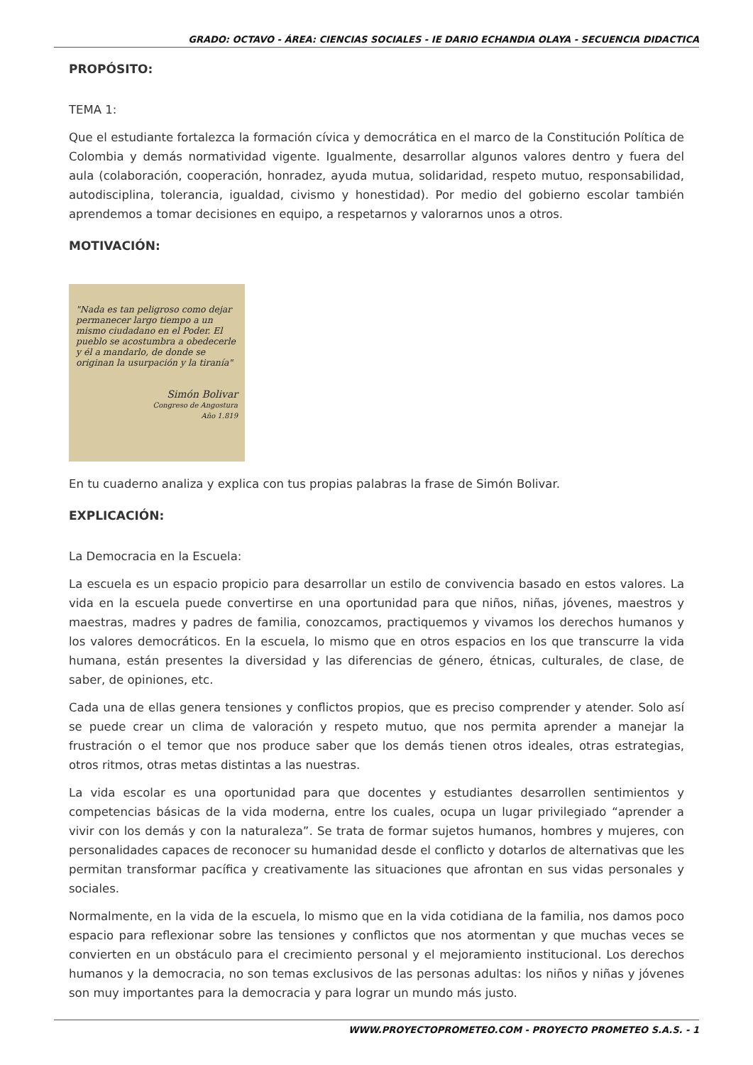GRADO: OCTAVO - ÁREA: CIENCIAS SOCIALES - IE DARIO ECHANDIA OLAYA - SECUENCIA DIDACTICA
PROPÓSITO:
TEMA 1:
Que el estudiante fortalezca la formación cívica y democrática en el marco de la Constitución Política de Colombia y demás normatividad vigente. Igualmente, desarrollar algunos valores dentro y fuera del aula (colaboración, cooperación, honradez, ayuda mutua, solidaridad, respeto mutuo, responsabilidad, autodisciplina, tolerancia, igualdad, civismo y honestidad). Por medio del gobierno escolar también aprendemos a tomar decisiones en equipo, a respetarnos y valorarnos unos a otros.
MOTIVACIÓN:
"Nada es tan peligroso como dejar permanecer largo tiempo a un mismo ciudadano en el Poder. El pueblo se acostumbra a obedecerle y él a mandarlo, de donde se originan la usurpación y la tiranía"
Simón Bolivar
Congreso de Angostura
Año 1.819
En tu cuaderno analiza y explica con tus propias palabras la frase de Simón Bolivar.
EXPLICACIÓN:
La Democracia en la Escuela:
La escuela es un espacio propicio para desarrollar un estilo de convivencia basado en estos valores. La vida en la escuela puede convertirse en una oportunidad para que niños, niñas, jóvenes, maestros y maestras, madres y padres de familia, conozcamos, practiquemos y vivamos los derechos humanos y los valores democráticos. En la escuela, lo mismo que en otros espacios en los que transcurre la vida humana, están presentes la diversidad y las diferencias de género, étnicas, culturales, de clase, de saber, de opiniones, etc.
Cada una de ellas genera tensiones y conflictos propios, que es preciso comprender y atender. Solo así se puede crear un clima de valoración y respeto mutuo, que nos permita aprender a manejar la frustración o el temor que nos produce saber que los demás tienen otros ideales, otras estrategias, otros ritmos, otras metas distintas a las nuestras.
La vida escolar es una oportunidad para que docentes y estudiantes desarrollen sentimientos y competencias básicas de la vida moderna, entre los cuales, ocupa un lugar privilegiado “aprender a vivir con los demás y con la naturaleza”. Se trata de formar sujetos humanos, hombres y mujeres, con personalidades capaces de reconocer su humanidad desde el conflicto y dotarlos de alternativas que les permitan transformar pacífica y creativamente las situaciones que afrontan en sus vidas personales y sociales.
Normalmente, en la vida de la escuela, lo mismo que en la vida cotidiana de la familia, nos damos poco espacio para reflexionar sobre las tensiones y conflictos que nos atormentan y que muchas veces se convierten en un obstáculo para el crecimiento personal y el mejoramiento institucional. Los derechos humanos y la democracia, no son temas exclusivos de las personas adultas: los niños y niñas y jóvenes son muy importantes para la democracia y para lograr un mundo más justo.
WWW.PROYECTOPROMETEO.COM - PROYECTO PROMETEO S.A.S. - 1